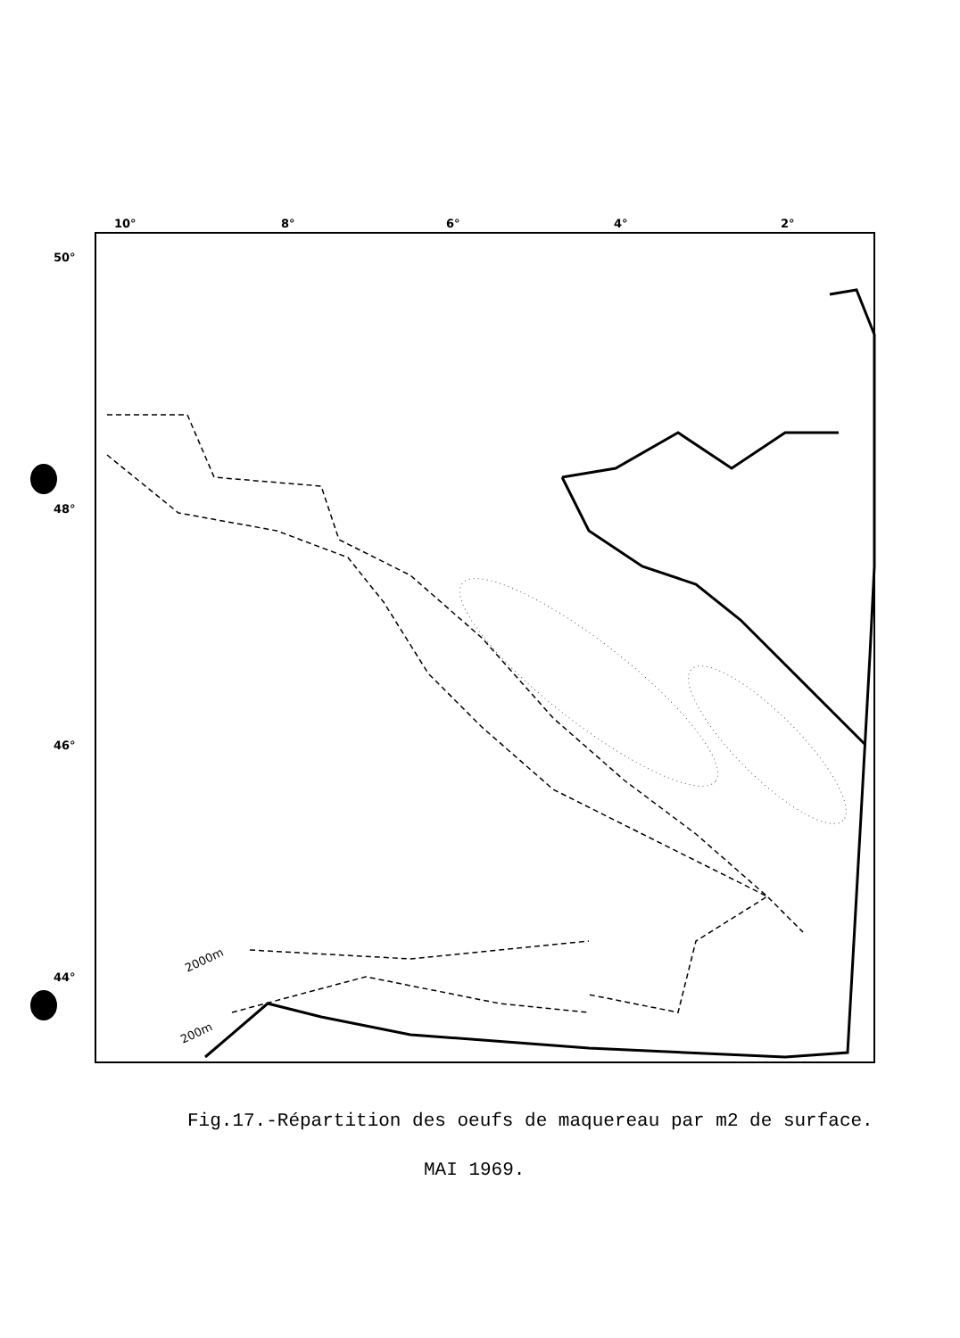10°
8°
6°
4°
2°
50°
48°
46°
44°
2000m
200m
Fig.17.-Répartition des oeufs de maquereau par m2 de surface.
MAI 1969.